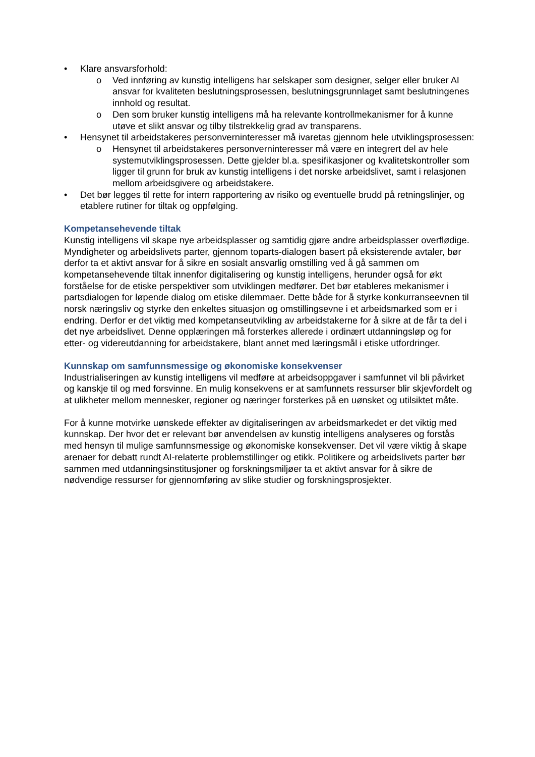• Klare ansvarsforhold:
o Ved innføring av kunstig intelligens har selskaper som designer, selger eller bruker AI ansvar for kvaliteten beslutningsprosessen, beslutningsgrunnlaget samt beslutningenes innhold og resultat.
o Den som bruker kunstig intelligens må ha relevante kontrollmekanismer for å kunne utøve et slikt ansvar og tilby tilstrekkelig grad av transparens.
• Hensynet til arbeidstakeres personverninteresser må ivaretas gjennom hele utviklingsprosessen:
o Hensynet til arbeidstakeres personverninteresser må være en integrert del av hele systemutviklingsprosessen. Dette gjelder bl.a. spesifikasjoner og kvalitetskontroller som ligger til grunn for bruk av kunstig intelligens i det norske arbeidslivet, samt i relasjonen mellom arbeidsgivere og arbeidstakere.
• Det bør legges til rette for intern rapportering av risiko og eventuelle brudd på retningslinjer, og etablere rutiner for tiltak og oppfølging.
Kompetansehevende tiltak
Kunstig intelligens vil skape nye arbeidsplasser og samtidig gjøre andre arbeidsplasser overflødige. Myndigheter og arbeidslivets parter, gjennom toparts-dialogen basert på eksisterende avtaler, bør derfor ta et aktivt ansvar for å sikre en sosialt ansvarlig omstilling ved å gå sammen om kompetansehevende tiltak innenfor digitalisering og kunstig intelligens, herunder også for økt forståelse for de etiske perspektiver som utviklingen medfører. Det bør etableres mekanismer i partsdialogen for løpende dialog om etiske dilemmaer. Dette både for å styrke konkurranseevnen til norsk næringsliv og styrke den enkeltes situasjon og omstillingsevne i et arbeidsmarked som er i endring. Derfor er det viktig med kompetanseutvikling av arbeidstakerne for å sikre at de får ta del i det nye arbeidslivet. Denne opplæringen må forsterkes allerede i ordinært utdanningsløp og for etter- og videreutdanning for arbeidstakere, blant annet med læringsmål i etiske utfordringer.
Kunnskap om samfunnsmessige og økonomiske konsekvenser
Industrialiseringen av kunstig intelligens vil medføre at arbeidsoppgaver i samfunnet vil bli påvirket og kanskje til og med forsvinne. En mulig konsekvens er at samfunnets ressurser blir skjevfordelt og at ulikheter mellom mennesker, regioner og næringer forsterkes på en uønsket og utilsiktet måte.
For å kunne motvirke uønskede effekter av digitaliseringen av arbeidsmarkedet er det viktig med kunnskap. Der hvor det er relevant bør anvendelsen av kunstig intelligens analyseres og forstås med hensyn til mulige samfunnsmessige og økonomiske konsekvenser. Det vil være viktig å skape arenaer for debatt rundt AI-relaterte problemstillinger og etikk. Politikere og arbeidslivets parter bør sammen med utdanningsinstitusjoner og forskningsmiljøer ta et aktivt ansvar for å sikre de nødvendige ressurser for gjennomføring av slike studier og forskningsprosjekter.